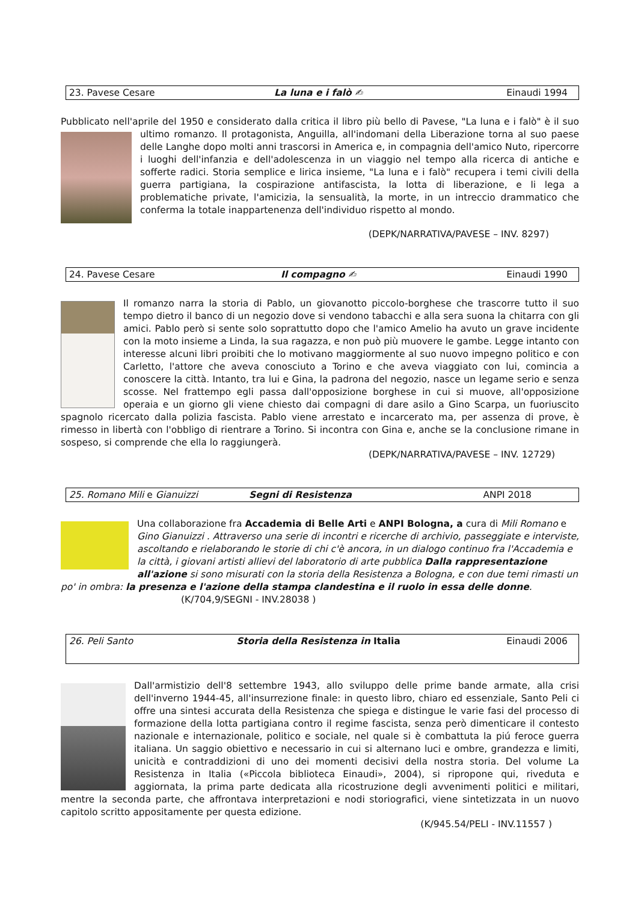23. Pavese Cesare La luna e i falò ✍ Einaudi 1994
Pubblicato nell'aprile del 1950 e considerato dalla critica il libro più bello di Pavese, "La luna e i falò" è il suo ultimo romanzo. Il protagonista, Anguilla, all'indomani della Liberazione torna al suo paese delle Langhe dopo molti anni trascorsi in America e, in compagnia dell'amico Nuto, ripercorre i luoghi dell'infanzia e dell'adolescenza in un viaggio nel tempo alla ricerca di antiche e sofferte radici. Storia semplice e lirica insieme, "La luna e i falò" recupera i temi civili della guerra partigiana, la cospirazione antifascista, la lotta di liberazione, e li lega a problematiche private, l'amicizia, la sensualità, la morte, in un intreccio drammatico che conferma la totale inappartenenza dell'individuo rispetto al mondo.
(DEPK/NARRATIVA/PAVESE – INV. 8297)
24. Pavese Cesare Il compagno ✍ Einaudi 1990
Il romanzo narra la storia di Pablo, un giovanotto piccolo-borghese che trascorre tutto il suo tempo dietro il banco di un negozio dove si vendono tabacchi e alla sera suona la chitarra con gli amici. Pablo però si sente solo soprattutto dopo che l'amico Amelio ha avuto un grave incidente con la moto insieme a Linda, la sua ragazza, e non può più muovere le gambe. Legge intanto con interesse alcuni libri proibiti che lo motivano maggiormente al suo nuovo impegno politico e con Carletto, l'attore che aveva conosciuto a Torino e che aveva viaggiato con lui, comincia a conoscere la città. Intanto, tra lui e Gina, la padrona del negozio, nasce un legame serio e senza scosse. Nel frattempo egli passa dall'opposizione borghese in cui si muove, all'opposizione operaia e un giorno gli viene chiesto dai compagni di dare asilo a Gino Scarpa, un fuoriuscito spagnolo ricercato dalla polizia fascista. Pablo viene arrestato e incarcerato ma, per assenza di prove, è rimesso in libertà con l'obbligo di rientrare a Torino. Si incontra con Gina e, anche se la conclusione rimane in sospeso, si comprende che ella lo raggiungerà.
(DEPK/NARRATIVA/PAVESE – INV. 12729)
25. Romano Mili e Gianuizzi Segni di Resistenza ANPI 2018
Una collaborazione fra Accademia di Belle Arti e ANPI Bologna, a cura di Mili Romano e Gino Gianuizzi . Attraverso una serie di incontri e ricerche di archivio, passeggiate e interviste, ascoltando e rielaborando le storie di chi c'è ancora, in un dialogo continuo fra l'Accademia e la città, i giovani artisti allievi del laboratorio di arte pubblica Dalla rappresentazione all'azione si sono misurati con la storia della Resistenza a Bologna, e con due temi rimasti un po' in ombra: la presenza e l'azione della stampa clandestina e il ruolo in essa delle donne. (K/704,9/SEGNI - INV.28038 )
26. Peli Santo Storia della Resistenza in Italia Einaudi 2006
Dall'armistizio dell'8 settembre 1943, allo sviluppo delle prime bande armate, alla crisi dell'inverno 1944-45, all'insurrezione finale: in questo libro, chiaro ed essenziale, Santo Peli ci offre una sintesi accurata della Resistenza che spiega e distingue le varie fasi del processo di formazione della lotta partigiana contro il regime fascista, senza però dimenticare il contesto nazionale e internazionale, politico e sociale, nel quale si è combattuta la piú feroce guerra italiana. Un saggio obiettivo e necessario in cui si alternano luci e ombre, grandezza e limiti, unicità e contraddizioni di uno dei momenti decisivi della nostra storia. Del volume La Resistenza in Italia («Piccola biblioteca Einaudi», 2004), si ripropone qui, riveduta e aggiornata, la prima parte dedicata alla ricostruzione degli avvenimenti politici e militari, mentre la seconda parte, che affrontava interpretazioni e nodi storiografici, viene sintetizzata in un nuovo capitolo scritto appositamente per questa edizione.
(K/945.54/PELI - INV.11557 )